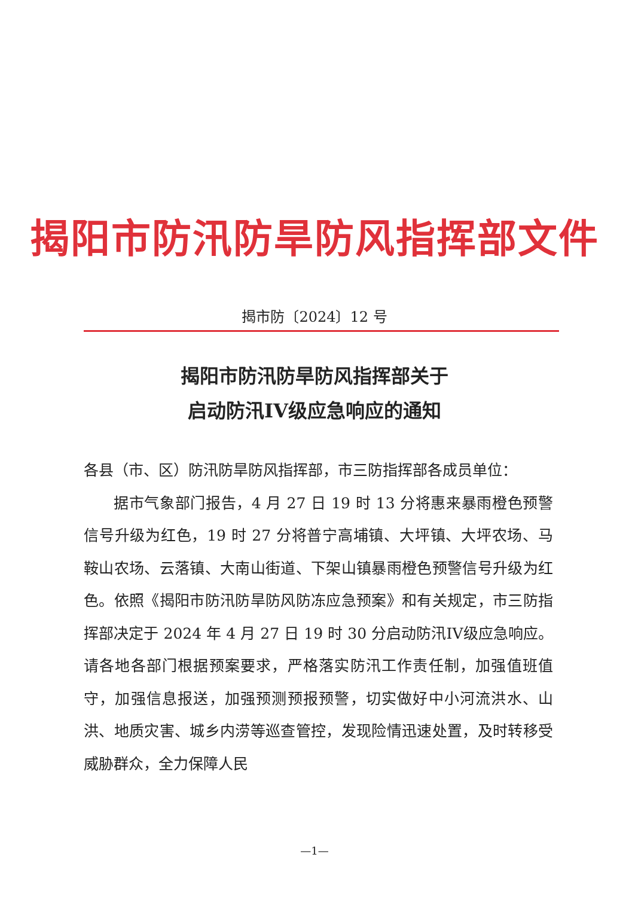揭阳市防汛防旱防风指挥部文件
揭市防〔2024〕12 号
揭阳市防汛防旱防风指挥部关于
启动防汛IV级应急响应的通知
各县（市、区）防汛防旱防风指挥部，市三防指挥部各成员单位：
据市气象部门报告，4 月 27 日 19 时 13 分将惠来暴雨橙色预警信号升级为红色，19 时 27 分将普宁高埔镇、大坪镇、大坪农场、马鞍山农场、云落镇、大南山街道、下架山镇暴雨橙色预警信号升级为红色。依照《揭阳市防汛防旱防风防冻应急预案》和有关规定，市三防指挥部决定于 2024 年 4 月 27 日 19 时 30 分启动防汛IV级应急响应。请各地各部门根据预案要求，严格落实防汛工作责任制，加强值班值守，加强信息报送，加强预测预报预警，切实做好中小河流洪水、山洪、地质灾害、城乡内涝等巡查管控，发现险情迅速处置，及时转移受威胁群众，全力保障人民
—1—